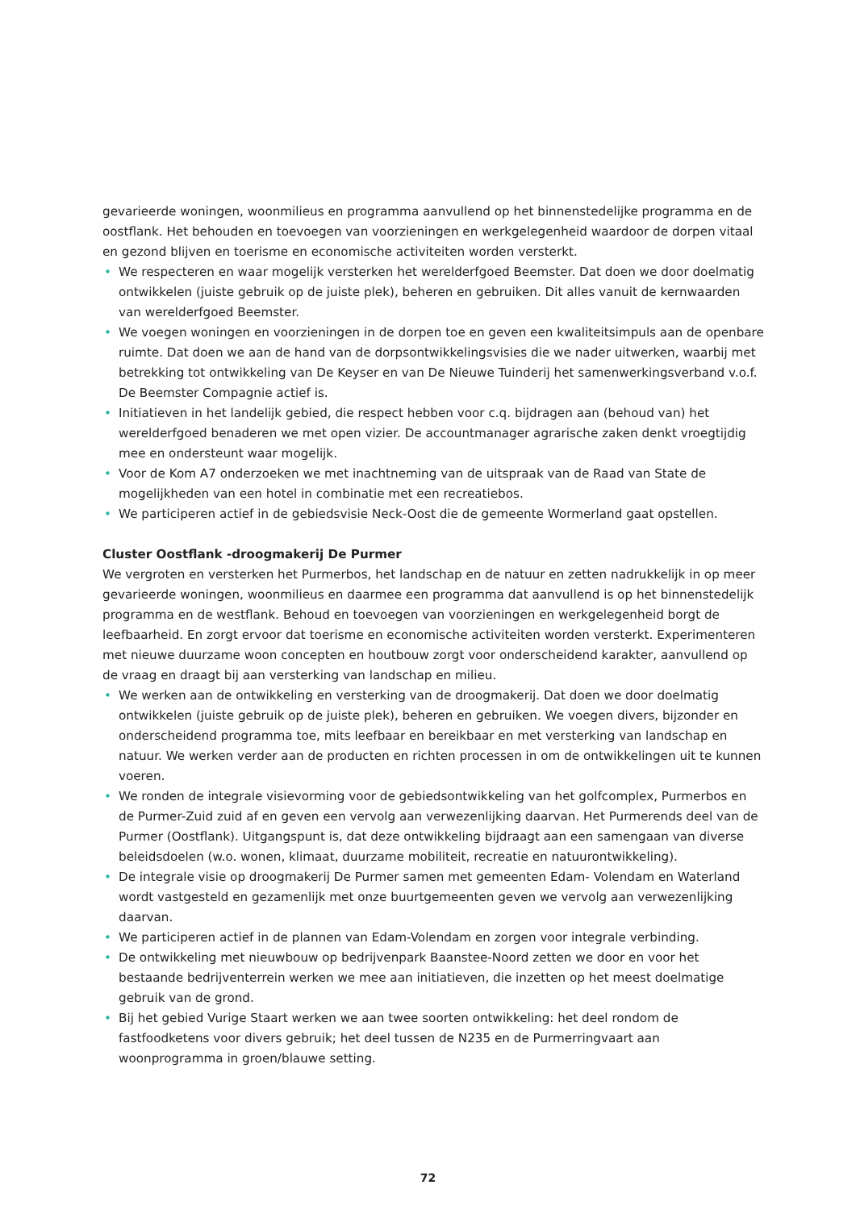gevarieerde woningen, woonmilieus en programma aanvullend op het binnenstedelijke programma en de oostflank. Het behouden en toevoegen van voorzieningen en werkgelegenheid waardoor de dorpen vitaal en gezond blijven en toerisme en economische activiteiten worden versterkt.
• We respecteren en waar mogelijk versterken het werelderfgoed Beemster. Dat doen we door doelmatig ontwikkelen (juiste gebruik op de juiste plek), beheren en gebruiken. Dit alles vanuit de kernwaarden van werelderfgoed Beemster.
• We voegen woningen en voorzieningen in de dorpen toe en geven een kwaliteitsimpuls aan de openbare ruimte. Dat doen we aan de hand van de dorpsontwikkelingsvisies die we nader uitwerken, waarbij met betrekking tot ontwikkeling van De Keyser en van De Nieuwe Tuinderij het samenwerkingsverband v.o.f. De Beemster Compagnie actief is.
• Initiatieven in het landelijk gebied, die respect hebben voor c.q. bijdragen aan (behoud van) het werelderfgoed benaderen we met open vizier. De accountmanager agrarische zaken denkt vroegtijdig mee en ondersteunt waar mogelijk.
• Voor de Kom A7 onderzoeken we met inachtneming van de uitspraak van de Raad van State de mogelijkheden van een hotel in combinatie met een recreatiebos.
• We participeren actief in de gebiedsvisie Neck-Oost die de gemeente Wormerland gaat opstellen.
Cluster Oostflank -droogmakerij De Purmer
We vergroten en versterken het Purmerbos, het landschap en de natuur en zetten nadrukkelijk in op meer gevarieerde woningen, woonmilieus en daarmee een programma dat aanvullend is op het binnenstedelijk programma en de westflank. Behoud en toevoegen van voorzieningen en werkgelegenheid borgt de leefbaarheid. En zorgt ervoor dat toerisme en economische activiteiten worden versterkt. Experimenteren met nieuwe duurzame woon concepten en houtbouw zorgt voor onderscheidend karakter, aanvullend op de vraag en draagt bij aan versterking van landschap en milieu.
• We werken aan de ontwikkeling en versterking van de droogmakerij. Dat doen we door doelmatig ontwikkelen (juiste gebruik op de juiste plek), beheren en gebruiken. We voegen divers, bijzonder en onderscheidend programma toe, mits leefbaar en bereikbaar en met versterking van landschap en natuur. We werken verder aan de producten en richten processen in om de ontwikkelingen uit te kunnen voeren.
• We ronden de integrale visievorming voor de gebiedsontwikkeling van het golfcomplex, Purmerbos en de Purmer-Zuid zuid af en geven een vervolg aan verwezenlijking daarvan. Het Purmerends deel van de Purmer (Oostflank). Uitgangspunt is, dat deze ontwikkeling bijdraagt aan een samengaan van diverse beleidsdoelen (w.o. wonen, klimaat, duurzame mobiliteit, recreatie en natuurontwikkeling).
• De integrale visie op droogmakerij De Purmer samen met gemeenten Edam- Volendam en Waterland wordt vastgesteld en gezamenlijk met onze buurtgemeenten geven we vervolg aan verwezenlijking daarvan.
• We participeren actief in de plannen van Edam-Volendam en zorgen voor integrale verbinding.
• De ontwikkeling met nieuwbouw op bedrijvenpark Baanstee-Noord zetten we door en voor het bestaande bedrijventerrein werken we mee aan initiatieven, die inzetten op het meest doelmatige gebruik van de grond.
• Bij het gebied Vurige Staart werken we aan twee soorten ontwikkeling: het deel rondom de fastfoodketens voor divers gebruik; het deel tussen de N235 en de Purmerringvaart aan woonprogramma in groen/blauwe setting.
72